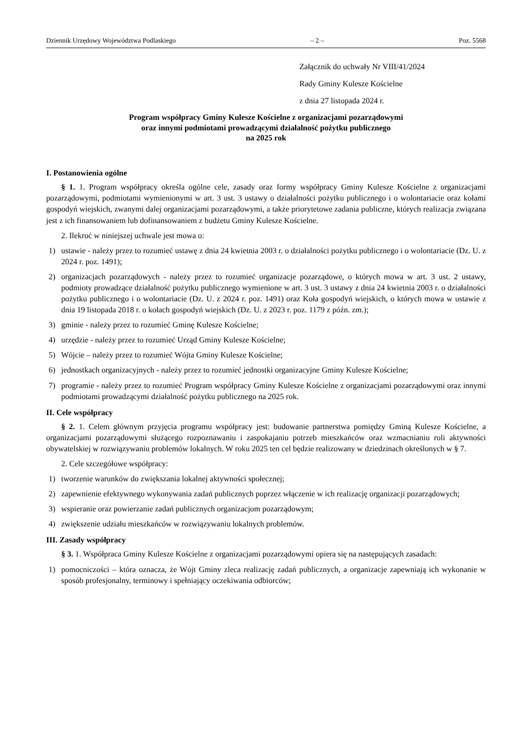Dziennik Urzędowy Województwa Podlaskiego – 2 – Poz. 5568
Załącznik do uchwały Nr VIII/41/2024
Rady Gminy Kulesze Kościelne
z dnia 27 listopada 2024 r.
Program współpracy Gminy Kulesze Kościelne z organizacjami pozarządowymi
oraz innymi podmiotami prowadzącymi działalność pożytku publicznego
na 2025 rok
I. Postanowienia ogólne
§ 1. 1. Program współpracy określa ogólne cele, zasady oraz formy współpracy Gminy Kulesze Kościelne z organizacjami pozarządowymi, podmiotami wymienionymi w art. 3 ust. 3 ustawy o działalności pożytku publicznego i o wolontariacie oraz kołami gospodyń wiejskich, zwanymi dalej organizacjami pozarządowymi, a także priorytetowe zadania publiczne, których realizacja związana jest z ich finansowaniem lub dofinansowaniem z budżetu Gminy Kulesze Kościelne.
2. Ilekroć w niniejszej uchwale jest mowa o:
1) ustawie - należy przez to rozumieć ustawę z dnia 24 kwietnia 2003 r. o działalności pożytku publicznego i o wolontariacie (Dz. U. z 2024 r. poz. 1491);
2) organizacjach pozarządowych - należy przez to rozumieć organizacje pozarządowe, o których mowa w art. 3 ust. 2 ustawy, podmioty prowadzące działalność pożytku publicznego wymienione w art. 3 ust. 3 ustawy z dnia 24 kwietnia 2003 r. o działalności pożytku publicznego i o wolontariacie (Dz. U. z 2024 r. poz. 1491) oraz Koła gospodyń wiejskich, o których mowa w ustawie z dnia 19 listopada 2018 r. o kołach gospodyń wiejskich (Dz. U. z 2023 r. poz. 1179 z późn. zm.);
3) gminie - należy przez to rozumieć Gminę Kulesze Kościelne;
4) urzędzie - należy przez to rozumieć Urząd Gminy Kulesze Kościelne;
5) Wójcie – należy przez to rozumieć Wójta Gminy Kulesze Kościelne;
6) jednostkach organizacyjnych - należy przez to rozumieć jednostki organizacyjne Gminy Kulesze Kościelne;
7) programie - należy przez to rozumieć Program współpracy Gminy Kulesze Kościelne z organizacjami pozarządowymi oraz innymi podmiotami prowadzącymi działalność pożytku publicznego na 2025 rok.
II. Cele współpracy
§ 2. 1. Celem głównym przyjęcia programu współpracy jest: budowanie partnerstwa pomiędzy Gminą Kulesze Kościelne, a organizacjami pozarządowymi służącego rozpoznawaniu i zaspokajaniu potrzeb mieszkańców oraz wzmacnianiu roli aktywności obywatelskiej w rozwiązywaniu problemów lokalnych. W roku 2025 ten cel będzie realizowany w dziedzinach określonych w § 7.
2. Cele szczegółowe współpracy:
1) tworzenie warunków do zwiększania lokalnej aktywności społecznej;
2) zapewnienie efektywnego wykonywania zadań publicznych poprzez włączenie w ich realizację organizacji pozarządowych;
3) wspieranie oraz powierzanie zadań publicznych organizacjom pozarządowym;
4) zwiększenie udziału mieszkańców w rozwiązywaniu lokalnych problemów.
III. Zasady współpracy
§ 3. 1. Współpraca Gminy Kulesze Kościelne z organizacjami pozarządowymi opiera się na następujących zasadach:
1) pomocniczości – która oznacza, że Wójt Gminy zleca realizację zadań publicznych, a organizacje zapewniają ich wykonanie w sposób profesjonalny, terminowy i spełniający oczekiwania odbiorców;